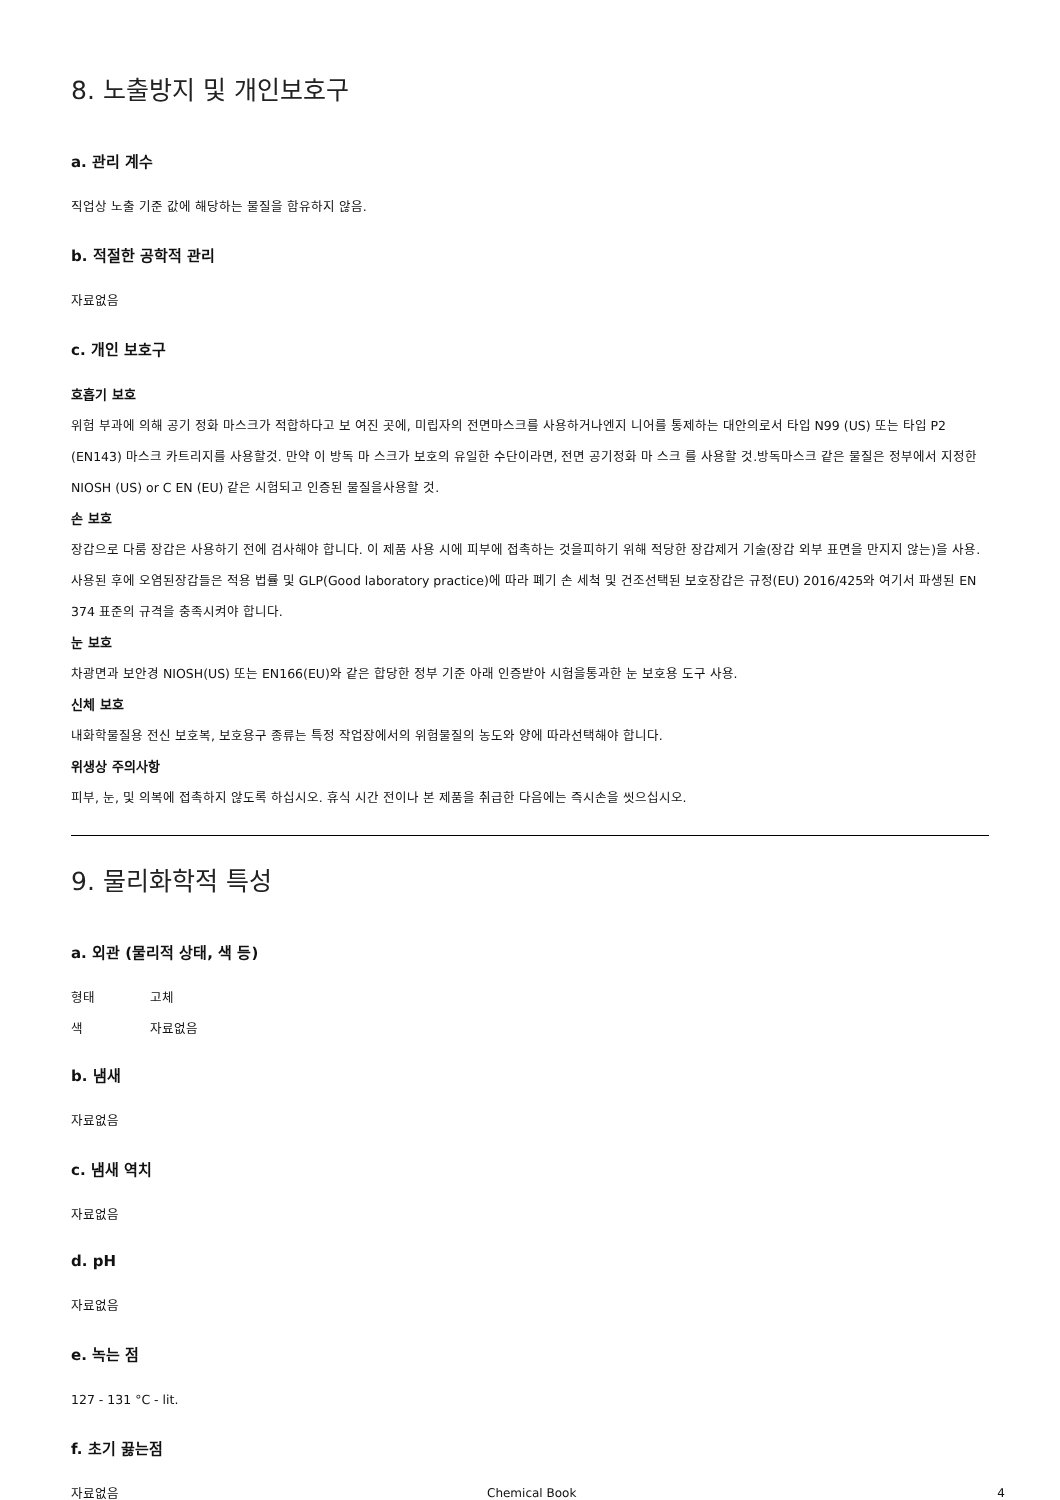8. 노출방지 및 개인보호구
a. 관리 계수
직업상 노출 기준 값에 해당하는 물질을 함유하지 않음.
b. 적절한 공학적 관리
자료없음
c. 개인 보호구
호흡기 보호
위험 부과에 의해 공기 정화 마스크가 적합하다고 보 여진 곳에, 미립자의 전면마스크를 사용하거나엔지 니어를 통제하는 대안의로서 타입 N99 (US) 또는 타입 P2 (EN143) 마스크 카트리지를 사용할것. 만약 이 방독 마 스크가 보호의 유일한 수단이라면, 전면 공기정화 마 스크 를 사용할 것.방독마스크 같은 물질은 정부에서 지정한 NIOSH (US) or C EN (EU) 같은 시험되고 인증된 물질을사용할 것.
손 보호
장갑으로 다룸 장갑은 사용하기 전에 검사해야 합니다. 이 제품 사용 시에 피부에 접촉하는 것을피하기 위해 적당한 장갑제거 기술(장갑 외부 표면을 만지지 않는)을 사용. 사용된 후에 오염된장갑들은 적용 법률 및 GLP(Good laboratory practice)에 따라 폐기 손 세척 및 건조선택된 보호장갑은 규정(EU) 2016/425와 여기서 파생된 EN 374 표준의 규격을 충족시켜야 합니다.
눈 보호
차광면과 보안경 NIOSH(US) 또는 EN166(EU)와 같은 합당한 정부 기준 아래 인증받아 시험을통과한 눈 보호용 도구 사용.
신체 보호
내화학물질용 전신 보호복, 보호용구 종류는 특정 작업장에서의 위험물질의 농도와 양에 따라선택해야 합니다.
위생상 주의사항
피부, 눈, 및 의복에 접촉하지 않도록 하십시오. 휴식 시간 전이나 본 제품을 취급한 다음에는 즉시손을 씻으십시오.
9. 물리화학적 특성
a. 외관 (물리적 상태, 색 등)
형태 고체
색 자료없음
b. 냄새
자료없음
c. 냄새 역치
자료없음
d. pH
자료없음
e. 녹는 점
127 - 131 °C - lit.
f. 초기 끓는점
자료없음
Chemical Book 4